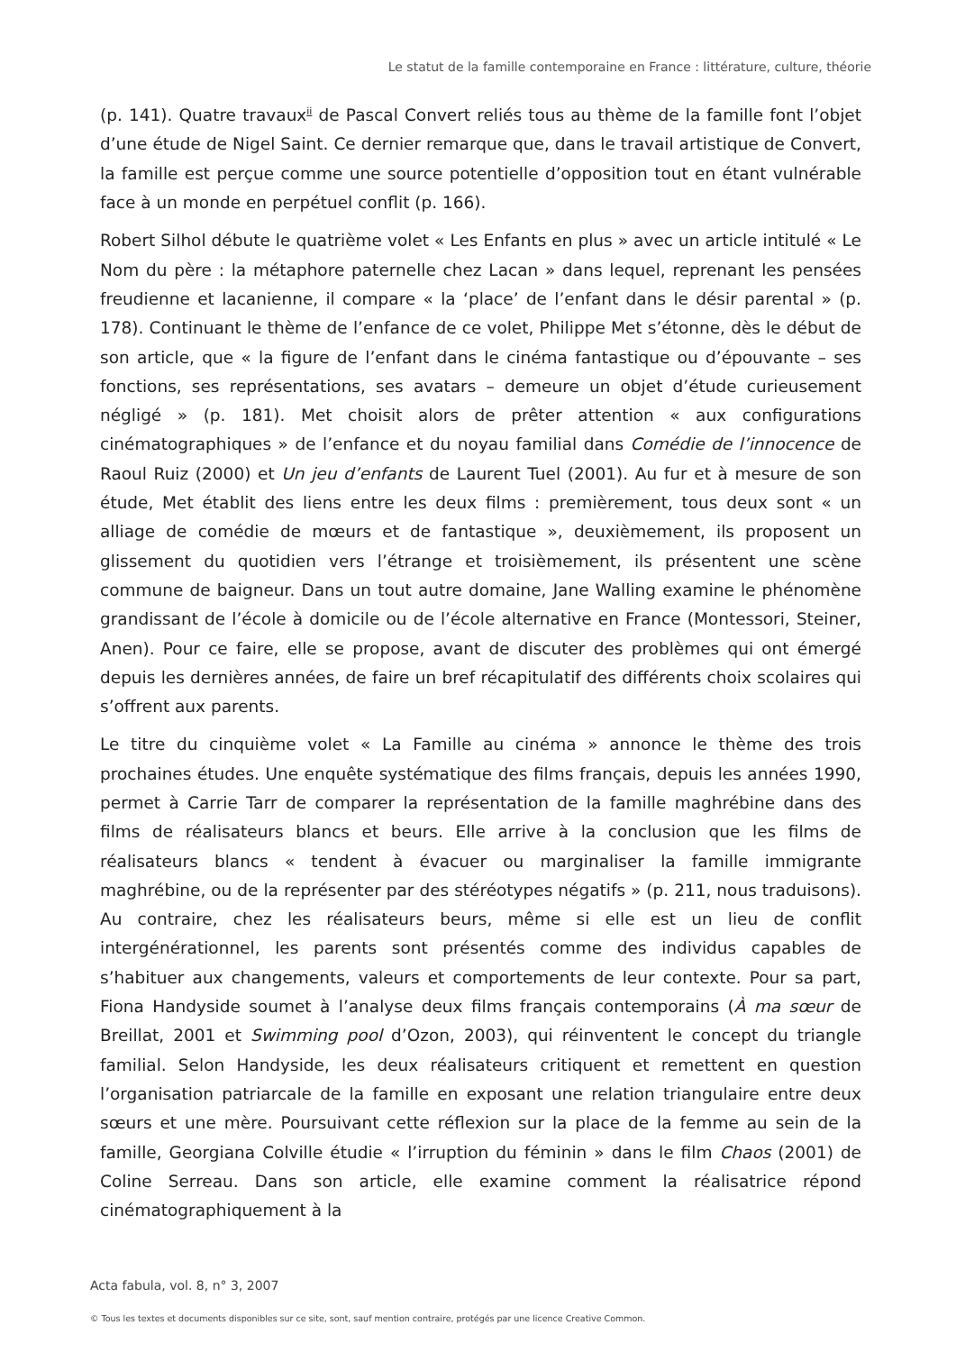Le statut de la famille contemporaine en France : littérature, culture, théorie
(p. 141). Quatre travaux<sup>ii</sup> de Pascal Convert reliés tous au thème de la famille font l’objet d’une étude de Nigel Saint. Ce dernier remarque que, dans le travail artistique de Convert, la famille est perçue comme une source potentielle d’opposition tout en étant vulnérable face à un monde en perpétuel conflit (p. 166).
Robert Silhol débute le quatrième volet « Les Enfants en plus » avec un article intitulé « Le Nom du père : la métaphore paternelle chez Lacan » dans lequel, reprenant les pensées freudienne et lacanienne, il compare « la ‘place’ de l’enfant dans le désir parental » (p. 178). Continuant le thème de l’enfance de ce volet, Philippe Met s’étonne, dès le début de son article, que « la figure de l’enfant dans le cinéma fantastique ou d’épouvante – ses fonctions, ses représentations, ses avatars – demeure un objet d’étude curieusement négligé » (p. 181). Met choisit alors de prêter attention « aux configurations cinématographiques » de l’enfance et du noyau familial dans Comédie de l’innocence de Raoul Ruiz (2000) et Un jeu d’enfants de Laurent Tuel (2001). Au fur et à mesure de son étude, Met établit des liens entre les deux films : premièrement, tous deux sont « un alliage de comédie de mœurs et de fantastique », deuxièmement, ils proposent un glissement du quotidien vers l’étrange et troisièmement, ils présentent une scène commune de baigneur. Dans un tout autre domaine, Jane Walling examine le phénomène grandissant de l’école à domicile ou de l’école alternative en France (Montessori, Steiner, Anen). Pour ce faire, elle se propose, avant de discuter des problèmes qui ont émergé depuis les dernières années, de faire un bref récapitulatif des différents choix scolaires qui s’offrent aux parents.
Le titre du cinquième volet « La Famille au cinéma » annonce le thème des trois prochaines études. Une enquête systématique des films français, depuis les années 1990, permet à Carrie Tarr de comparer la représentation de la famille maghrébine dans des films de réalisateurs blancs et beurs. Elle arrive à la conclusion que les films de réalisateurs blancs « tendent à évacuer ou marginaliser la famille immigrante maghrébine, ou de la représenter par des stéréotypes négatifs » (p. 211, nous traduisons). Au contraire, chez les réalisateurs beurs, même si elle est un lieu de conflit intergénérationnel, les parents sont présentés comme des individus capables de s’habituer aux changements, valeurs et comportements de leur contexte. Pour sa part, Fiona Handyside soumet à l’analyse deux films français contemporains (À ma sœur de Breillat, 2001 et Swimming pool d’Ozon, 2003), qui réinventent le concept du triangle familial. Selon Handyside, les deux réalisateurs critiquent et remettent en question l’organisation patriarcale de la famille en exposant une relation triangulaire entre deux sœurs et une mère. Poursuivant cette réflexion sur la place de la femme au sein de la famille, Georgiana Colville étudie « l’irruption du féminin » dans le film Chaos (2001) de Coline Serreau. Dans son article, elle examine comment la réalisatrice répond cinématographiquement à la
Acta fabula, vol. 8, n° 3, 2007
© Tous les textes et documents disponibles sur ce site, sont, sauf mention contraire, protégés par une licence Creative Common.